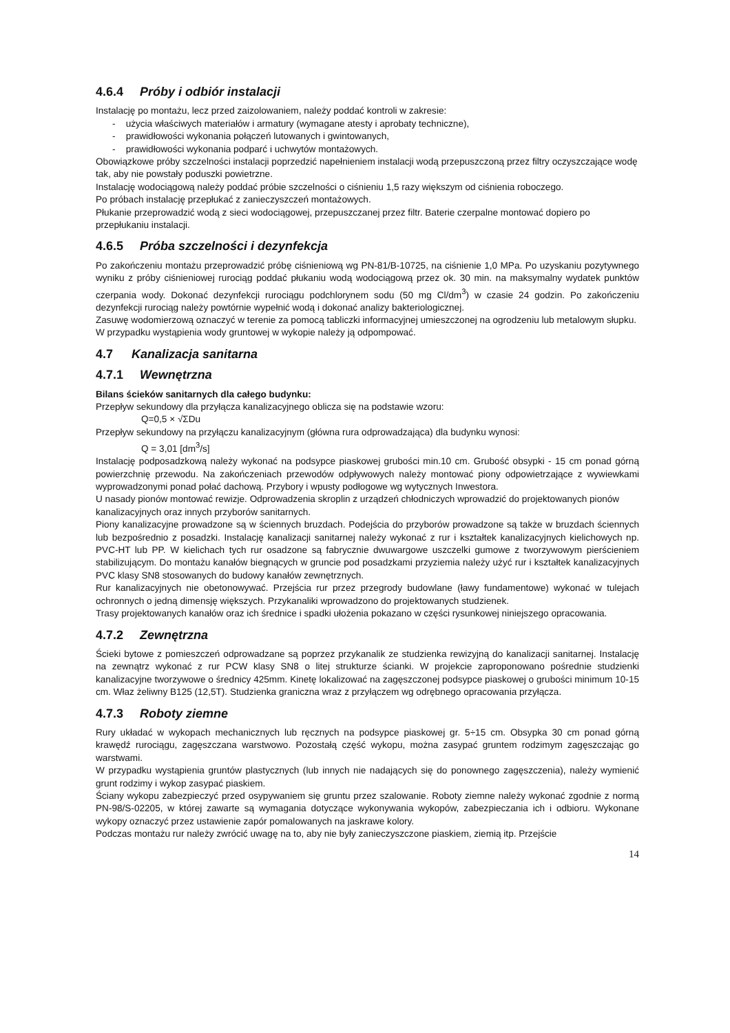4.6.4 Próby i odbiór instalacji
Instalację po montażu, lecz przed zaizolowaniem, należy poddać kontroli w zakresie:
- użycia właściwych materiałów i armatury (wymagane atesty i aprobaty techniczne),
- prawidłowości wykonania połączeń lutowanych i gwintowanych,
- prawidłowości wykonania podparć i uchwytów montażowych.
Obowiązkowe próby szczelności instalacji poprzedzić napełnieniem instalacji wodą przepuszczoną przez filtry oczyszczające wodę tak, aby nie powstały poduszki powietrzne.
Instalację wodociągową należy poddać próbie szczelności o ciśnieniu 1,5 razy większym od ciśnienia roboczego.
Po próbach instalację przepłukać z zanieczyszczeń montażowych.
Płukanie przeprowadzić wodą z sieci wodociągowej, przepuszczanej przez filtr. Baterie czerpalne montować dopiero po przepłukaniu instalacji.
4.6.5 Próba szczelności i dezynfekcja
Po zakończeniu montażu przeprowadzić próbę ciśnieniową wg PN-81/B-10725, na ciśnienie 1,0 MPa. Po uzyskaniu pozytywnego wyniku z próby ciśnieniowej rurociąg poddać płukaniu wodą wodociągową przez ok. 30 min. na maksymalny wydatek punktów czerpania wody. Dokonać dezynfekcji rurociągu podchlorynem sodu (50 mg Cl/dm<sup>3</sup>) w czasie 24 godzin. Po zakończeniu dezynfekcji rurociąg należy powtórnie wypełnić wodą i dokonać analizy bakteriologicznej.
Zasuwę wodomierzową oznaczyć w terenie za pomocą tabliczki informacyjnej umieszczonej na ogrodzeniu lub metalowym słupku. W przypadku wystąpienia wody gruntowej w wykopie należy ją odpompować.
4.7 Kanalizacja sanitarna
4.7.1 Wewnętrzna
Bilans ścieków sanitarnych dla całego budynku:
Przepływ sekundowy dla przyłącza kanalizacyjnego oblicza się na podstawie wzoru:
Q=0,5 × √ΣDu
Przepływ sekundowy na przyłączu kanalizacyjnym (główna rura odprowadzająca) dla budynku wynosi:
Q = 3,01 [dm<sup>3</sup>/s]
Instalację podposadzkową należy wykonać na podsypce piaskowej grubości min.10 cm. Grubość obsypki - 15 cm ponad górną powierzchnię przewodu. Na zakończeniach przewodów odpływowych należy montować piony odpowietrzające z wywiewkami wyprowadzonymi ponad połać dachową. Przybory i wpusty podłogowe wg wytycznych Inwestora.
U nasady pionów montować rewizje. Odprowadzenia skroplin z urządzeń chłodniczych wprowadzić do projektowanych pionów kanalizacyjnych oraz innych przyborów sanitarnych.
Piony kanalizacyjne prowadzone są w ściennych bruzdach. Podejścia do przyborów prowadzone są także w bruzdach ściennych lub bezpośrednio z posadzki. Instalację kanalizacji sanitarnej należy wykonać z rur i kształtek kanalizacyjnych kielichowych np. PVC-HT lub PP. W kielichach tych rur osadzone są fabrycznie dwuwargowe uszczelki gumowe z tworzywowym pierścieniem stabilizującym. Do montażu kanałów biegnących w gruncie pod posadzkami przyziemia należy użyć rur i kształtek kanalizacyjnych PVC klasy SN8 stosowanych do budowy kanałów zewnętrznych.
Rur kanalizacyjnych nie obetonowywać. Przejścia rur przez przegrody budowlane (ławy fundamentowe) wykonać w tulejach ochronnych o jedną dimensję większych. Przykanaliki wprowadzono do projektowanych studzienek.
Trasy projektowanych kanałów oraz ich średnice i spadki ułożenia pokazano w części rysunkowej niniejszego opracowania.
4.7.2 Zewnętrzna
Ścieki bytowe z pomieszczeń odprowadzane są poprzez przykanalik ze studzienka rewizyjną do kanalizacji sanitarnej. Instalację na zewnątrz wykonać z rur PCW klasy SN8 o litej strukturze ścianki. W projekcie zaproponowano pośrednie studzienki kanalizacyjne tworzywowe o średnicy 425mm. Kinetę lokalizować na zagęszczonej podsypce piaskowej o grubości minimum 10-15 cm. Właz żeliwny B125 (12,5T). Studzienka graniczna wraz z przyłączem wg odrębnego opracowania przyłącza.
4.7.3 Roboty ziemne
Rury układać w wykopach mechanicznych lub ręcznych na podsypce piaskowej gr. 5÷15 cm. Obsypka 30 cm ponad górną krawędź rurociągu, zagęszczana warstwowo. Pozostałą część wykopu, można zasypać gruntem rodzimym zagęszczając go warstwami.
W przypadku wystąpienia gruntów plastycznych (lub innych nie nadających się do ponownego zagęszczenia), należy wymienić grunt rodzimy i wykop zasypać piaskiem.
Ściany wykopu zabezpieczyć przed osypywaniem się gruntu przez szalowanie. Roboty ziemne należy wykonać zgodnie z normą PN-98/S-02205, w której zawarte są wymagania dotyczące wykonywania wykopów, zabezpieczania ich i odbioru. Wykonane wykopy oznaczyć przez ustawienie zapór pomalowanych na jaskrawe kolory.
Podczas montażu rur należy zwrócić uwagę na to, aby nie były zanieczyszczone piaskiem, ziemią itp. Przejście
14